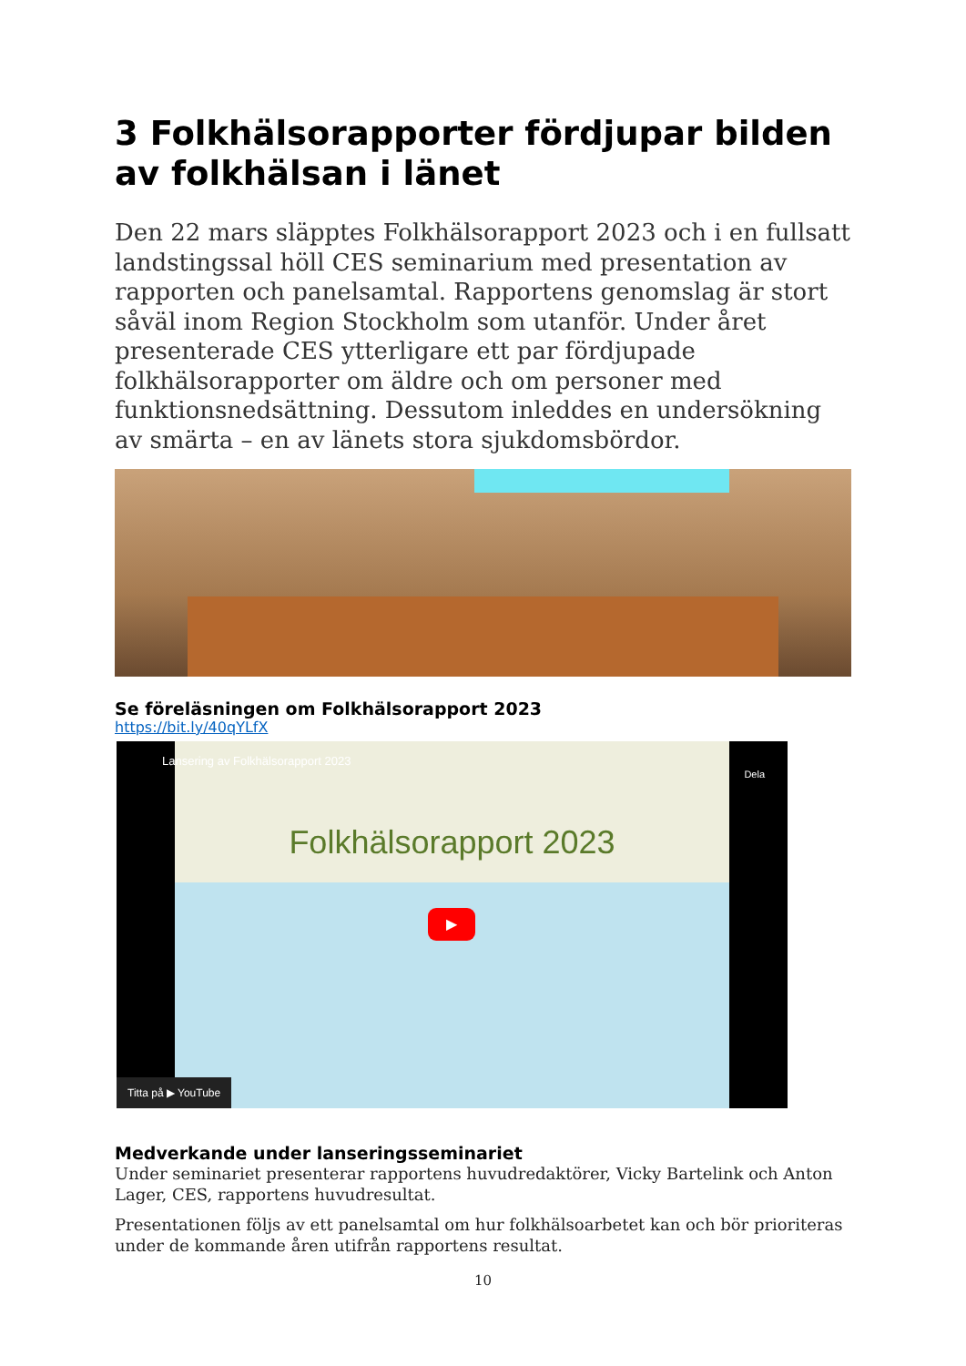3 Folkhälsorapporter fördjupar bilden av folkhälsan i länet
Den 22 mars släpptes Folkhälsorapport 2023 och i en fullsatt landstingssal höll CES seminarium med presentation av rapporten och panelsamtal. Rapportens genomslag är stort såväl inom Region Stockholm som utanför. Under året presenterade CES ytterligare ett par fördjupade folkhälsorapporter om äldre och om personer med funktionsnedsättning. Dessutom inleddes en undersökning av smärta – en av länets stora sjukdomsbördor.
Se föreläsningen om Folkhälsorapport 2023
https://bit.ly/40qYLfX
Folkhälsorapport 2023
Lansering av Folkhälsorapport 2023
Dela
▶
Titta på ▶ YouTube
Medverkande under lanseringsseminariet
Under seminariet presenterar rapportens huvudredaktörer, Vicky Bartelink och Anton Lager, CES, rapportens huvudresultat.
Presentationen följs av ett panelsamtal om hur folkhälsoarbetet kan och bör prioriteras under de kommande åren utifrån rapportens resultat.
10